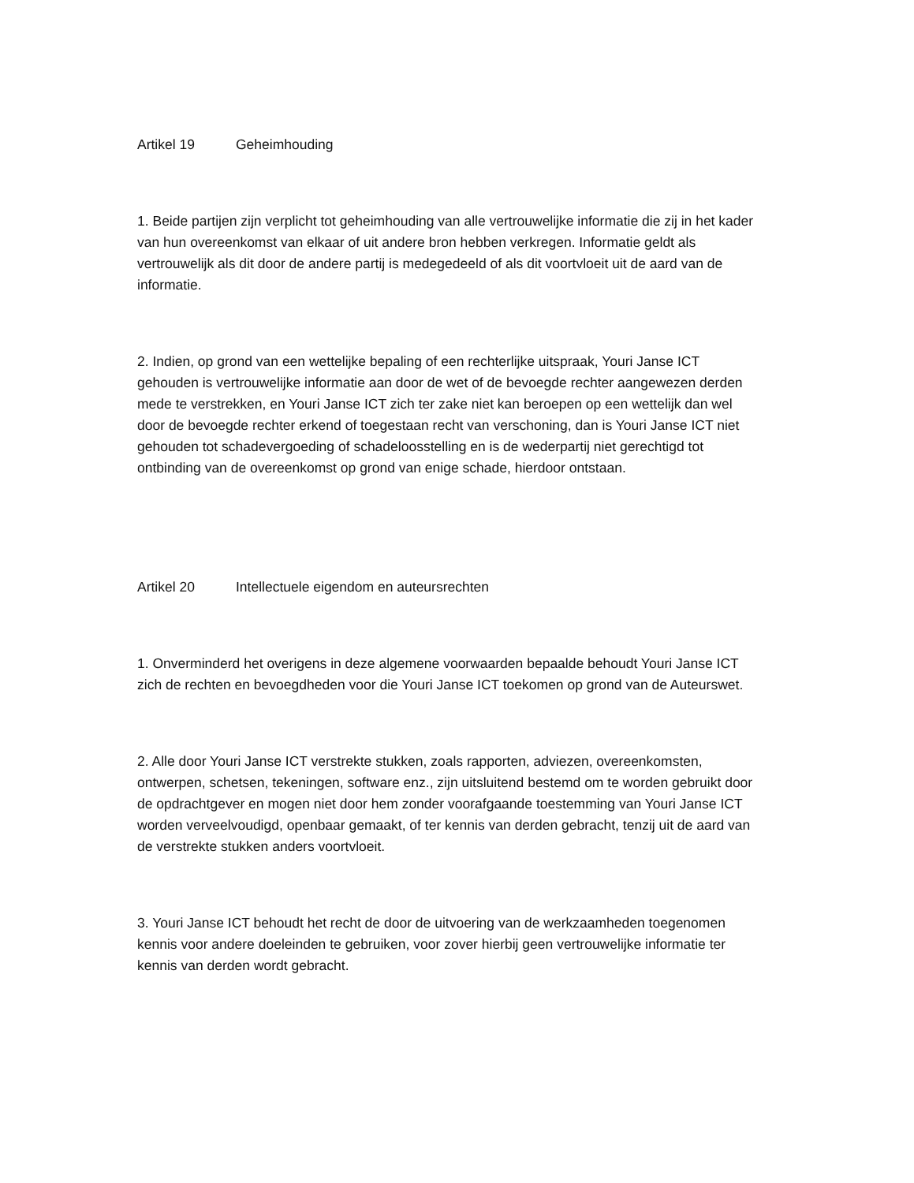Artikel 19 Geheimhouding
1. Beide partijen zijn verplicht tot geheimhouding van alle vertrouwelijke informatie die zij in het kader van hun overeenkomst van elkaar of uit andere bron hebben verkregen. Informatie geldt als vertrouwelijk als dit door de andere partij is medegedeeld of als dit voortvloeit uit de aard van de informatie.
2. Indien, op grond van een wettelijke bepaling of een rechterlijke uitspraak, Youri Janse ICT gehouden is vertrouwelijke informatie aan door de wet of de bevoegde rechter aangewezen derden mede te verstrekken, en Youri Janse ICT zich ter zake niet kan beroepen op een wettelijk dan wel door de bevoegde rechter erkend of toegestaan recht van verschoning, dan is Youri Janse ICT niet gehouden tot schadevergoeding of schadeloosstelling en is de wederpartij niet gerechtigd tot ontbinding van de overeenkomst op grond van enige schade, hierdoor ontstaan.
Artikel 20 Intellectuele eigendom en auteursrechten
1. Onverminderd het overigens in deze algemene voorwaarden bepaalde behoudt Youri Janse ICT zich de rechten en bevoegdheden voor die Youri Janse ICT toekomen op grond van de Auteurswet.
2. Alle door Youri Janse ICT verstrekte stukken, zoals rapporten, adviezen, overeenkomsten, ontwerpen, schetsen, tekeningen, software enz., zijn uitsluitend bestemd om te worden gebruikt door de opdrachtgever en mogen niet door hem zonder voorafgaande toestemming van Youri Janse ICT worden verveelvoudigd, openbaar gemaakt, of ter kennis van derden gebracht, tenzij uit de aard van de verstrekte stukken anders voortvloeit.
3. Youri Janse ICT behoudt het recht de door de uitvoering van de werkzaamheden toegenomen kennis voor andere doeleinden te gebruiken, voor zover hierbij geen vertrouwelijke informatie ter kennis van derden wordt gebracht.